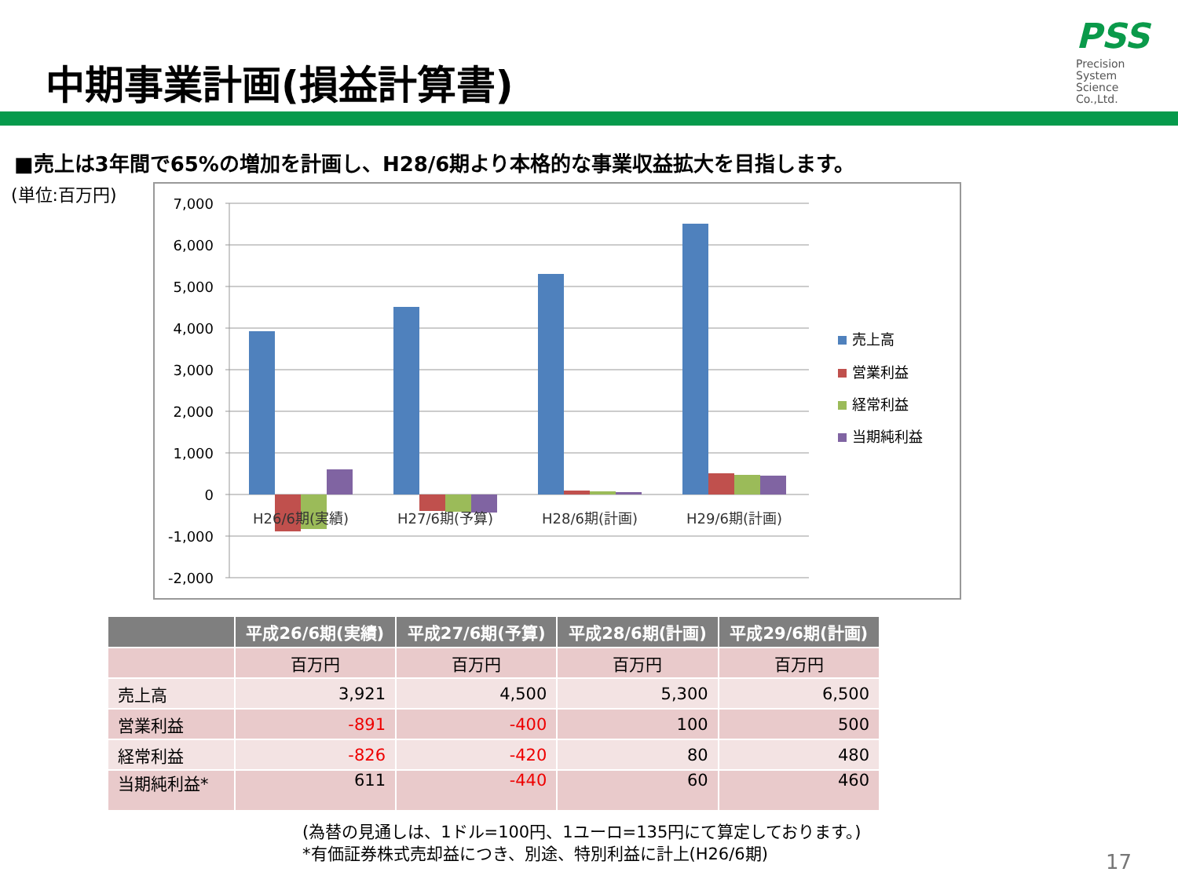中期事業計画(損益計算書)
PSS
Precision
System
Science
Co.,Ltd.
■売上は3年間で65%の増加を計画し、H28/6期より本格的な事業収益拡大を目指します。
(単位:百万円)
7,000
6,000
5,000
4,000
3,000
2,000
1,000
0
-1,000
-2,000
H26/6期(実績)
H27/6期(予算)
H28/6期(計画)
H29/6期(計画)
売上高
営業利益
経常利益
当期純利益
| | 平成26/6期(実績) | 平成27/6期(予算) | 平成28/6期(計画) | 平成29/6期(計画) |
| --- | --- | --- | --- | --- |
| | 百万円 | 百万円 | 百万円 | 百万円 |
| 売上高 | 3,921 | 4,500 | 5,300 | 6,500 |
| 営業利益 | -891 | -400 | 100 | 500 |
| 経常利益 | -826 | -420 | 80 | 480 |
| 当期純利益* | 611 | -440 | 60 | 460 |
(為替の見通しは、1ドル=100円、1ユーロ=135円にて算定しております。)
*有価証券株式売却益につき、別途、特別利益に計上(H26/6期)
17